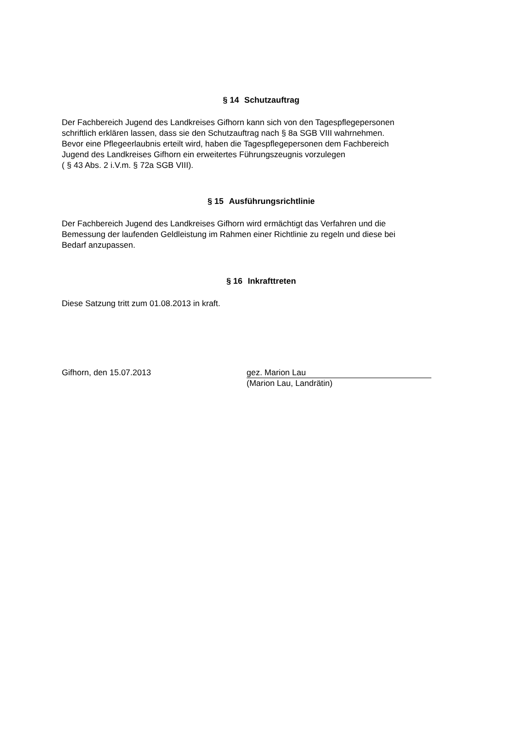§ 14 Schutzauftrag
Der Fachbereich Jugend des Landkreises Gifhorn kann sich von den Tagespflegepersonen
schriftlich erklären lassen, dass sie den Schutzauftrag nach § 8a SGB VIII wahrnehmen.
Bevor eine Pflegeerlaubnis erteilt wird, haben die Tagespflegepersonen dem Fachbereich
Jugend des Landkreises Gifhorn ein erweitertes Führungszeugnis vorzulegen
( § 43 Abs. 2 i.V.m. § 72a SGB VIII).
§ 15 Ausführungsrichtlinie
Der Fachbereich Jugend des Landkreises Gifhorn wird ermächtigt das Verfahren und die
Bemessung der laufenden Geldleistung im Rahmen einer Richtlinie zu regeln und diese bei
Bedarf anzupassen.
§ 16 Inkrafttreten
Diese Satzung tritt zum 01.08.2013 in kraft.
Gifhorn, den 15.07.2013
gez. Marion Lau
(Marion Lau, Landrätin)